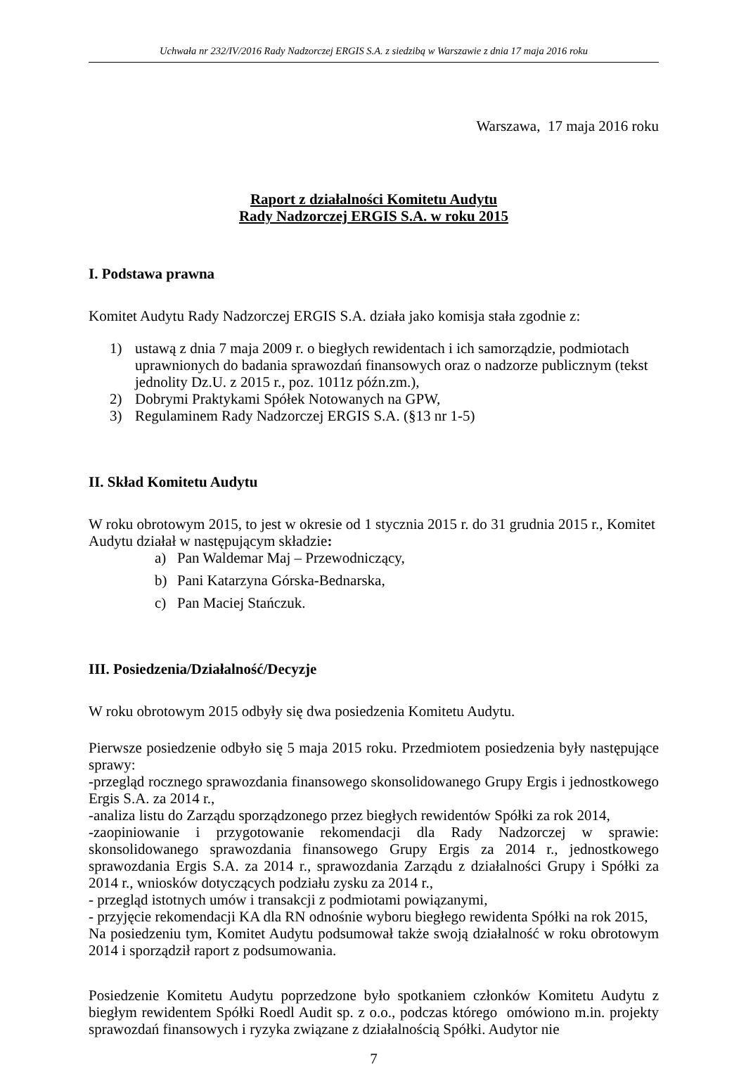Uchwała nr 232/IV/2016 Rady Nadzorczej ERGIS S.A. z siedzibą w Warszawie z dnia 17 maja 2016 roku
Warszawa, 17 maja 2016 roku
Raport z działalności Komitetu Audytu
Rady Nadzorczej ERGIS S.A. w roku 2015
I. Podstawa prawna
Komitet Audytu Rady Nadzorczej ERGIS S.A. działa jako komisja stała zgodnie z:
1) ustawą z dnia 7 maja 2009 r. o biegłych rewidentach i ich samorządzie, podmiotach uprawnionych do badania sprawozdań finansowych oraz o nadzorze publicznym (tekst jednolity Dz.U. z 2015 r., poz. 1011z późn.zm.),
2) Dobrymi Praktykami Spółek Notowanych na GPW,
3) Regulaminem Rady Nadzorczej ERGIS S.A. (§13 nr 1-5)
II. Skład Komitetu Audytu
W roku obrotowym 2015, to jest w okresie od 1 stycznia 2015 r. do 31 grudnia 2015 r., Komitet Audytu działał w następującym składzie:
a) Pan Waldemar Maj – Przewodniczący,
b) Pani Katarzyna Górska-Bednarska,
c) Pan Maciej Stańczuk.
III. Posiedzenia/Działalność/Decyzje
W roku obrotowym 2015 odbyły się dwa posiedzenia Komitetu Audytu.
Pierwsze posiedzenie odbyło się 5 maja 2015 roku. Przedmiotem posiedzenia były następujące sprawy:
-przegląd rocznego sprawozdania finansowego skonsolidowanego Grupy Ergis i jednostkowego Ergis S.A. za 2014 r.,
-analiza listu do Zarządu sporządzonego przez biegłych rewidentów Spółki za rok 2014,
-zaopiniowanie i przygotowanie rekomendacji dla Rady Nadzorczej w sprawie: skonsolidowanego sprawozdania finansowego Grupy Ergis za 2014 r., jednostkowego sprawozdania Ergis S.A. za 2014 r., sprawozdania Zarządu z działalności Grupy i Spółki za 2014 r., wniosków dotyczących podziału zysku za 2014 r.,
- przegląd istotnych umów i transakcji z podmiotami powiązanymi,
- przyjęcie rekomendacji KA dla RN odnośnie wyboru biegłego rewidenta Spółki na rok 2015,
Na posiedzeniu tym, Komitet Audytu podsumował także swoją działalność w roku obrotowym 2014 i sporządził raport z podsumowania.
Posiedzenie Komitetu Audytu poprzedzone było spotkaniem członków Komitetu Audytu z biegłym rewidentem Spółki Roedl Audit sp. z o.o., podczas którego omówiono m.in. projekty sprawozdań finansowych i ryzyka związane z działalnością Spółki. Audytor nie
7